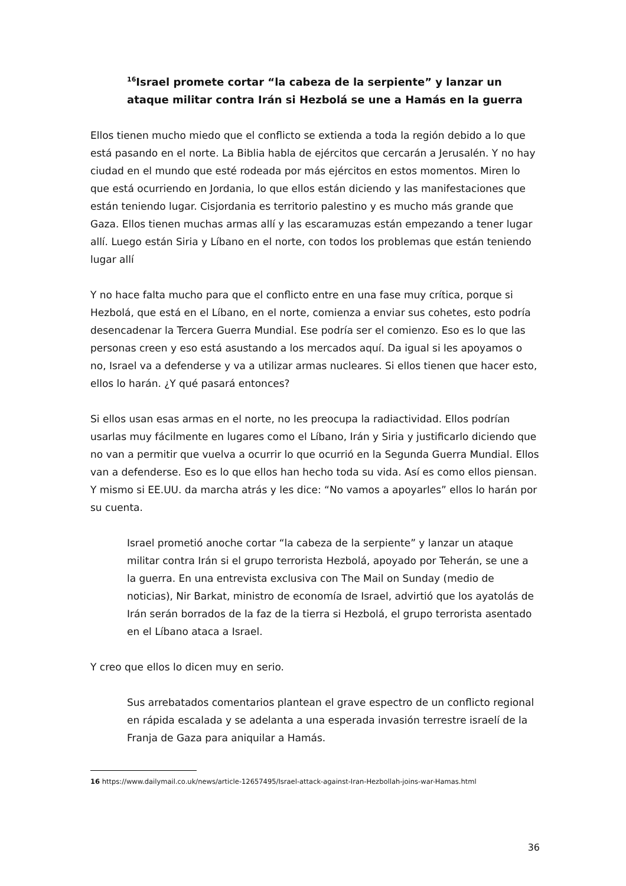<sup>16</sup> Israel promete cortar “la cabeza de la serpiente” y lanzar un ataque militar contra Irán si Hezbolá se une a Hamás en la guerra
Ellos tienen mucho miedo que el conflicto se extienda a toda la región debido a lo que está pasando en el norte. La Biblia habla de ejércitos que cercarán a Jerusalén. Y no hay ciudad en el mundo que esté rodeada por más ejércitos en estos momentos. Miren lo que está ocurriendo en Jordania, lo que ellos están diciendo y las manifestaciones que están teniendo lugar. Cisjordania es territorio palestino y es mucho más grande que Gaza. Ellos tienen muchas armas allí y las escaramuzas están empezando a tener lugar allí. Luego están Siria y Líbano en el norte, con todos los problemas que están teniendo lugar allí
Y no hace falta mucho para que el conflicto entre en una fase muy crítica, porque si Hezbolá, que está en el Líbano, en el norte, comienza a enviar sus cohetes, esto podría desencadenar la Tercera Guerra Mundial. Ese podría ser el comienzo. Eso es lo que las personas creen y eso está asustando a los mercados aquí. Da igual si les apoyamos o no, Israel va a defenderse y va a utilizar armas nucleares. Si ellos tienen que hacer esto, ellos lo harán. ¿Y qué pasará entonces?
Si ellos usan esas armas en el norte, no les preocupa la radiactividad. Ellos podrían usarlas muy fácilmente en lugares como el Líbano, Irán y Siria y justificarlo diciendo que no van a permitir que vuelva a ocurrir lo que ocurrió en la Segunda Guerra Mundial. Ellos van a defenderse. Eso es lo que ellos han hecho toda su vida. Así es como ellos piensan. Y mismo si EE.UU. da marcha atrás y les dice: “No vamos a apoyarles” ellos lo harán por su cuenta.
Israel prometió anoche cortar “la cabeza de la serpiente” y lanzar un ataque militar contra Irán si el grupo terrorista Hezbolá, apoyado por Teherán, se une a la guerra. En una entrevista exclusiva con The Mail on Sunday (medio de noticias), Nir Barkat, ministro de economía de Israel, advirtió que los ayatolás de Irán serán borrados de la faz de la tierra si Hezbolá, el grupo terrorista asentado en el Líbano ataca a Israel.
Y creo que ellos lo dicen muy en serio.
Sus arrebatados comentarios plantean el grave espectro de un conflicto regional en rápida escalada y se adelanta a una esperada invasión terrestre israelí de la Franja de Gaza para aniquilar a Hamás.
16 https://www.dailymail.co.uk/news/article-12657495/Israel-attack-against-Iran-Hezbollah-joins-war-Hamas.html
36